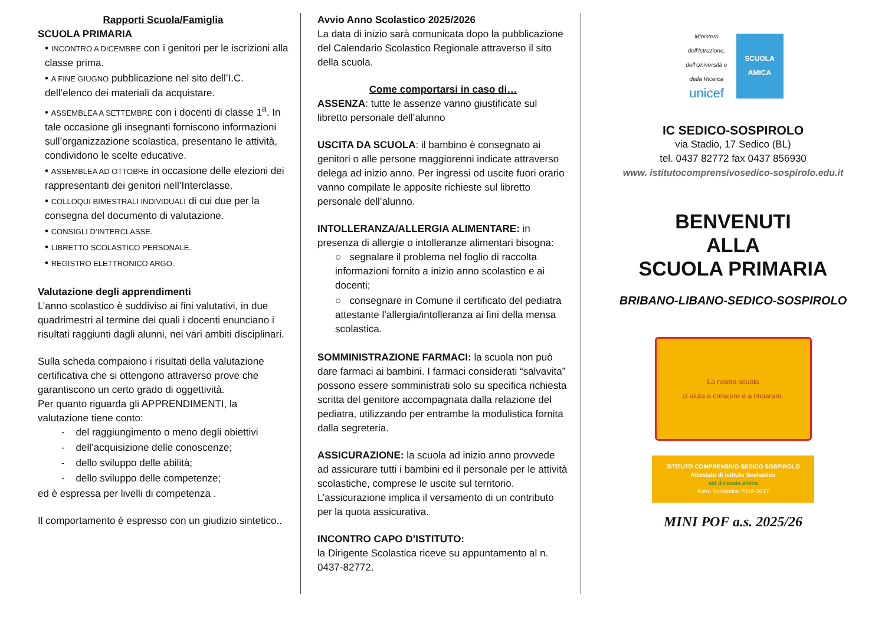Rapporti Scuola/Famiglia
SCUOLA PRIMARIA
• INCONTRO A DICEMBRE con i genitori per le iscrizioni alla classe prima.
• A FINE GIUGNO pubblicazione nel sito dell’I.C. dell’elenco dei materiali da acquistare.
• ASSEMBLEA A SETTEMBRE con i docenti di classe 1<sup>a</sup>. In tale occasione gli insegnanti forniscono informazioni sull’organizzazione scolastica, presentano le attività, condividono le scelte educative.
• ASSEMBLEA AD OTTOBRE in occasione delle elezioni dei rappresentanti dei genitori nell’Interclasse.
• COLLOQUI BIMESTRALI INDIVIDUALI di cui due per la consegna del documento di valutazione.
• CONSIGLI D’INTERCLASSE.
• LIBRETTO SCOLASTICO PERSONALE.
• REGISTRO ELETTRONICO ARGO.
Valutazione degli apprendimenti
L’anno scolastico è suddiviso ai fini valutativi, in due quadrimestri al termine dei quali i docenti enunciano i risultati raggiunti dagli alunni, nei vari ambiti disciplinari.
Sulla scheda compaiono i risultati della valutazione certificativa che si ottengono attraverso prove che garantiscono un certo grado di oggettività.
Per quanto riguarda gli APPRENDIMENTI, la valutazione tiene conto:
- del raggiungimento o meno degli obiettivi
- dell’acquisizione delle conoscenze;
- dello sviluppo delle abilità;
- dello sviluppo delle competenze;
ed è espressa per livelli di competenza .
Il comportamento è espresso con un giudizio sintetico..
Avvio Anno Scolastico 2025/2026
La data di inizio sarà comunicata dopo la pubblicazione del Calendario Scolastico Regionale attraverso il sito della scuola.
Come comportarsi in caso di…
ASSENZA: tutte le assenze vanno giustificate sul libretto personale dell’alunno
USCITA DA SCUOLA: il bambino è consegnato ai genitori o alle persone maggiorenni indicate attraverso delega ad inizio anno. Per ingressi od uscite fuori orario vanno compilate le apposite richieste sul libretto personale dell’alunno.
INTOLLERANZA/ALLERGIA ALIMENTARE: in presenza di allergie o intolleranze alimentari bisogna:
○ segnalare il problema nel foglio di raccolta informazioni fornito a inizio anno scolastico e ai docenti;
○ consegnare in Comune il certificato del pediatra attestante l’allergia/intolleranza ai fini della mensa scolastica.
SOMMINISTRAZIONE FARMACI: la scuola non può dare farmaci ai bambini. I farmaci considerati “salvavita” possono essere somministrati solo su specifica richiesta scritta del genitore accompagnata dalla relazione del pediatra, utilizzando per entrambe la modulistica fornita dalla segreteria.
ASSICURAZIONE: la scuola ad inizio anno provvede ad assicurare tutti i bambini ed il personale per le attività scolastiche, comprese le uscite sul territorio. L’assicurazione implica il versamento di un contributo per la quota assicurativa.
INCONTRO CAPO D’ISTITUTO:
la Dirigente Scolastica riceve su appuntamento al n. 0437-82772.
Ministero dell'Istruzione, dell'Università e della Ricerca
unicef
SCUOLA AMICA
IC SEDICO-SOSPIROLO
via Stadio, 17 Sedico (BL)
tel. 0437 82772 fax 0437 856930
www. istitutocomprensivosedico-sospirolo.edu.it
BENVENUTI
ALLA
SCUOLA PRIMARIA
BRIBANO-LIBANO-SEDICO-SOSPIROLO
La nostra scuola
ci aiuta a crescere e a imparare.
ISTITUTO COMPRENSIVO SEDICO SOSPIROLO
Attestato di Istituto Scolastico
aid dislessia amica
Anno Scolastico 2016-2017
MINI POF a.s. 2025/26